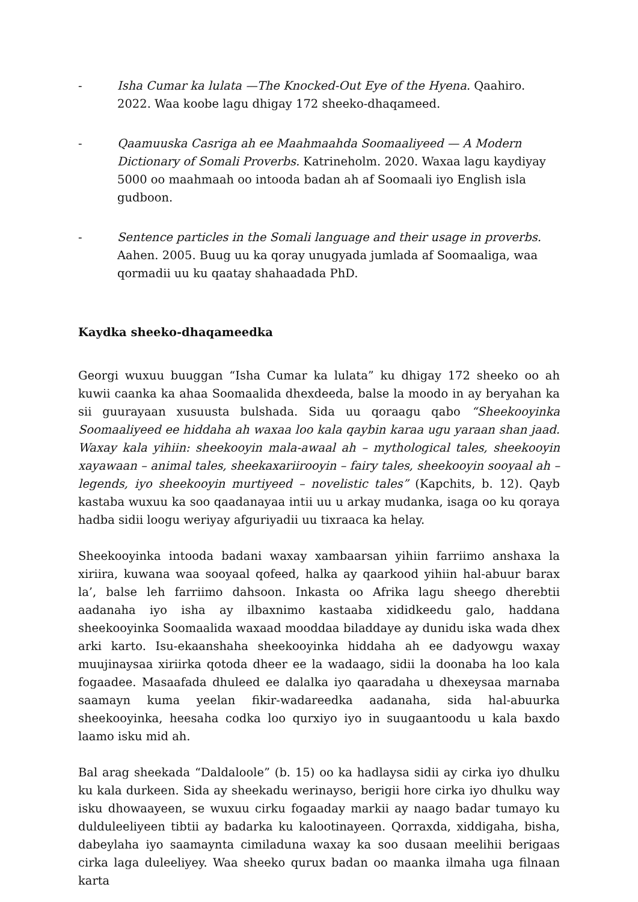- Isha Cumar ka lulata —The Knocked-Out Eye of the Hyena. Qaahiro. 2022. Waa koobe lagu dhigay 172 sheeko-dhaqameed.
- Qaamuuska Casriga ah ee Maahmaahda Soomaaliyeed — A Modern Dictionary of Somali Proverbs. Katrineholm. 2020. Waxaa lagu kaydiyay 5000 oo maahmaah oo intooda badan ah af Soomaali iyo English isla gudboon.
- Sentence particles in the Somali language and their usage in proverbs. Aahen. 2005. Buug uu ka qoray unugyada jumlada af Soomaaliga, waa qormadii uu ku qaatay shahaadada PhD.
Kaydka sheeko-dhaqameedka
Georgi wuxuu buuggan “Isha Cumar ka lulata” ku dhigay 172 sheeko oo ah kuwii caanka ka ahaa Soomaalida dhexdeeda, balse la moodo in ay beryahan ka sii guurayaan xusuusta bulshada. Sida uu qoraagu qabo “Sheekooyinka Soomaaliyeed ee hiddaha ah waxaa loo kala qaybin karaa ugu yaraan shan jaad. Waxay kala yihiin: sheekooyin mala-awaal ah – mythological tales, sheekooyin xayawaan – animal tales, sheekaxariirooyin – fairy tales, sheekooyin sooyaal ah – legends, iyo sheekooyin murtiyeed – novelistic tales” (Kapchits, b. 12). Qayb kastaba wuxuu ka soo qaadanayaa intii uu u arkay mudanka, isaga oo ku qoraya hadba sidii loogu weriyay afguriyadii uu tixraaca ka helay.
Sheekooyinka intooda badani waxay xambaarsan yihiin farriimo anshaxa la xiriira, kuwana waa sooyaal qofeed, halka ay qaarkood yihiin hal-abuur barax la’, balse leh farriimo dahsoon. Inkasta oo Afrika lagu sheego dherebtii aadanaha iyo isha ay ilbaxnimo kastaaba xididkeedu galo, haddana sheekooyinka Soomaalida waxaad mooddaa biladdaye ay dunidu iska wada dhex arki karto. Isu-ekaanshaha sheekooyinka hiddaha ah ee dadyowgu waxay muujinaysaa xiriirka qotoda dheer ee la wadaago, sidii la doonaba ha loo kala fogaadee. Masaafada dhuleed ee dalalka iyo qaaradaha u dhexeysaa marnaba saamayn kuma yeelan fikir-wadareedka aadanaha, sida hal-abuurka sheekooyinka, heesaha codka loo qurxiyo iyo in suugaantoodu u kala baxdo laamo isku mid ah.
Bal arag sheekada “Daldaloole” (b. 15) oo ka hadlaysa sidii ay cirka iyo dhulku ku kala durkeen. Sida ay sheekadu werinayso, berigii hore cirka iyo dhulku way isku dhowaayeen, se wuxuu cirku fogaaday markii ay naago badar tumayo ku dulduleeliyeen tibtii ay badarka ku kalootinayeen. Qorraxda, xiddigaha, bisha, dabeylaha iyo saamaynta cimiladuna waxay ka soo dusaan meelihii berigaas cirka laga duleeliyey. Waa sheeko qurux badan oo maanka ilmaha uga filnaan karta